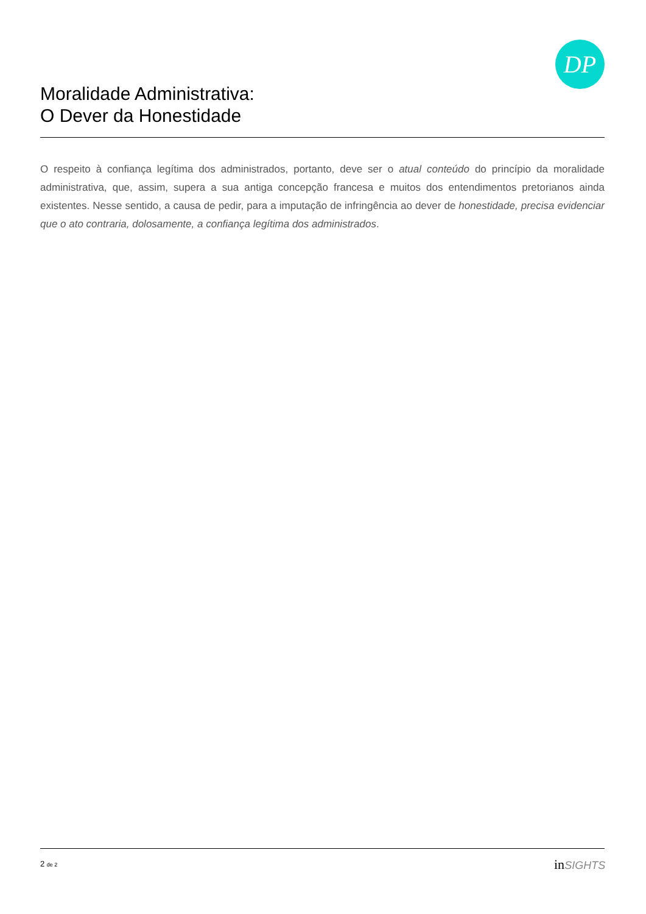DP
Moralidade Administrativa:
O Dever da Honestidade
O respeito à confiança legítima dos administrados, portanto, deve ser o atual conteúdo do princípio da moralidade administrativa, que, assim, supera a sua antiga concepção francesa e muitos dos entendimentos pretorianos ainda existentes. Nesse sentido, a causa de pedir, para a imputação de infringência ao dever de honestidade, precisa evidenciar que o ato contraria, dolosamente, a confiança legítima dos administrados.
2 de 2 in SIGHTS